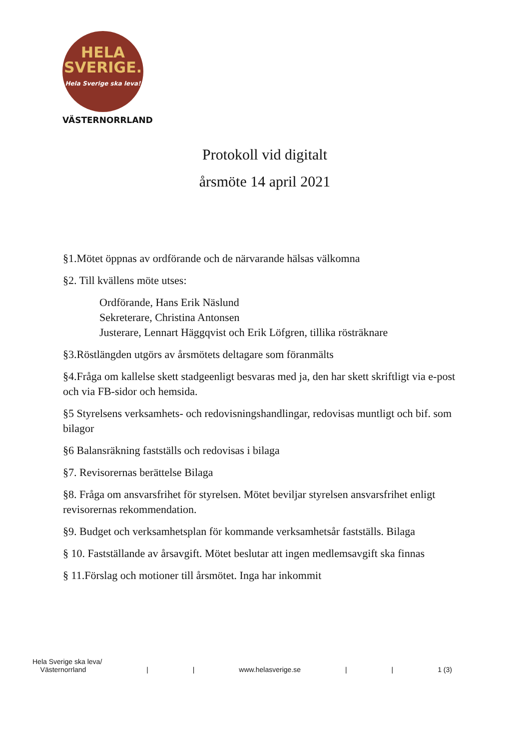HELA
SVERIGE.
Hela Sverige ska leva!
VÄSTERNORRLAND
Protokoll vid digitalt
årsmöte 14 april 2021
§1.Mötet öppnas av ordförande och de närvarande hälsas välkomna
§2. Till kvällens möte utses:
Ordförande, Hans Erik Näslund
Sekreterare, Christina Antonsen
Justerare, Lennart Häggqvist och Erik Löfgren, tillika rösträknare
§3.Röstlängden utgörs av årsmötets deltagare som föranmälts
§4.Fråga om kallelse skett stadgeenligt besvaras med ja, den har skett skriftligt via e-post och via FB-sidor och hemsida.
§5 Styrelsens verksamhets- och redovisningshandlingar, redovisas muntligt och bif. som bilagor
§6 Balansräkning fastställs och redovisas i bilaga
§7. Revisorernas berättelse Bilaga
§8. Fråga om ansvarsfrihet för styrelsen. Mötet beviljar styrelsen ansvarsfrihet enligt revisorernas rekommendation.
§9. Budget och verksamhetsplan för kommande verksamhetsår fastställs. Bilaga
§ 10. Fastställande av årsavgift. Mötet beslutar att ingen medlemsavgift ska finnas
§ 11.Förslag och motioner till årsmötet. Inga har inkommit
Hela Sverige ska leva/
Västernorrland | | www.helasverige.se | | 1 (3)